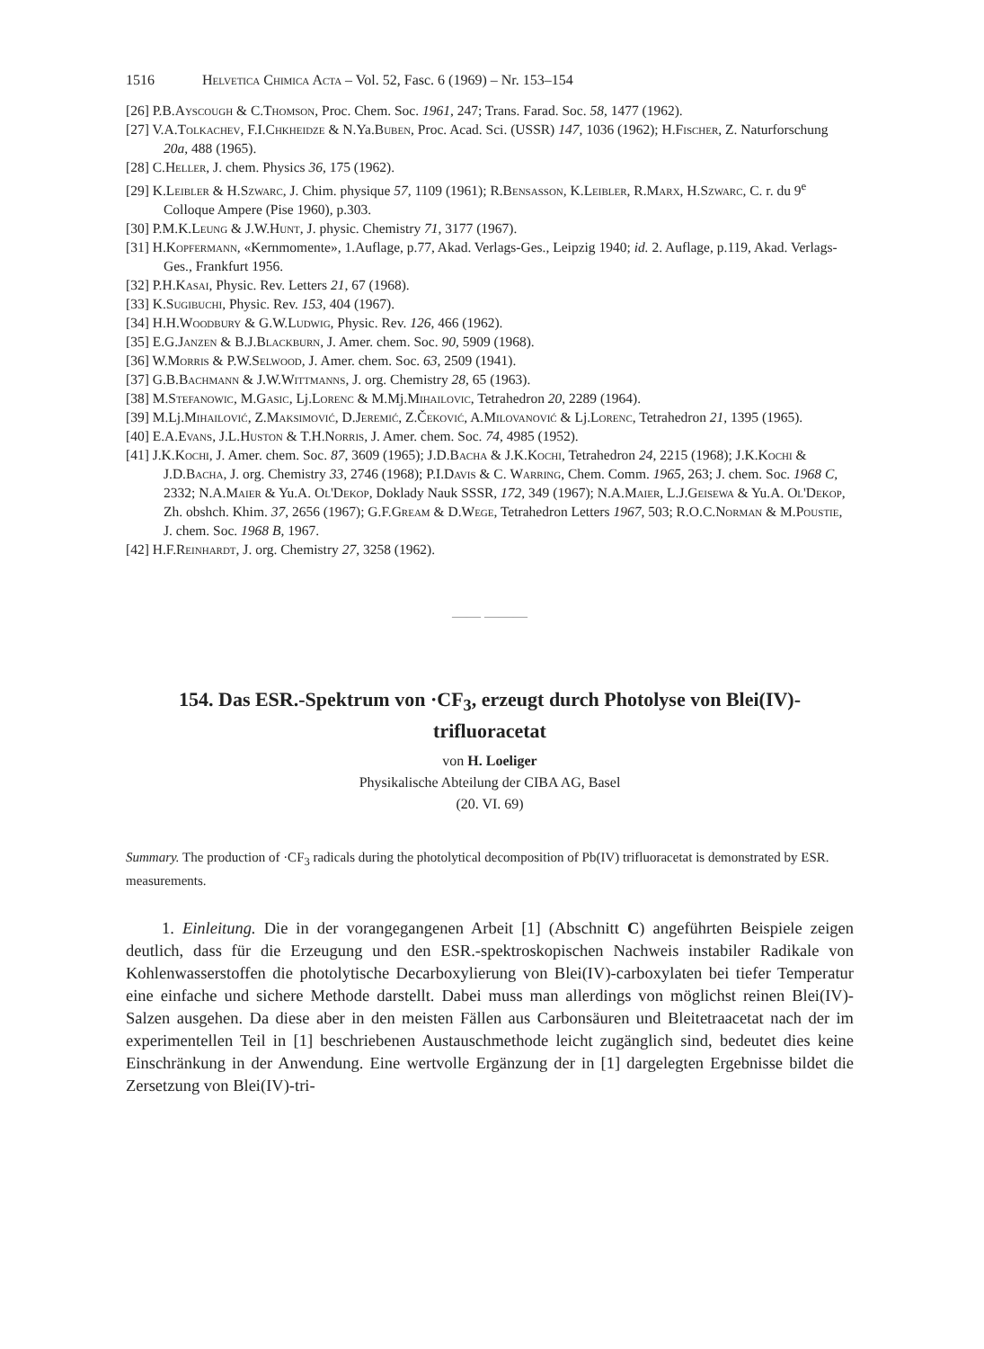1516 Helvetica Chimica Acta – Vol. 52, Fasc. 6 (1969) – Nr. 153–154
[26] P.B.Ayscough & C.Thomson, Proc. Chem. Soc. 1961, 247; Trans. Farad. Soc. 58, 1477 (1962).
[27] V.A.Tolkachev, F.I.Chkheidze & N.Ya.Buben, Proc. Acad. Sci. (USSR) 147, 1036 (1962); H.Fischer, Z. Naturforschung 20a, 488 (1965).
[28] C.Heller, J. chem. Physics 36, 175 (1962).
[29] K.Leibler & H.Szwarc, J. Chim. physique 57, 1109 (1961); R.Bensasson, K.Leibler, R.Marx, H.Szwarc, C. r. du 9<sup>e</sup> Colloque Ampere (Pise 1960), p.303.
[30] P.M.K.Leung & J.W.Hunt, J. physic. Chemistry 71, 3177 (1967).
[31] H.Kopfermann, «Kernmomente», 1.Auflage, p.77, Akad. Verlags-Ges., Leipzig 1940; id. 2. Auflage, p.119, Akad. Verlags-Ges., Frankfurt 1956.
[32] P.H.Kasai, Physic. Rev. Letters 21, 67 (1968).
[33] K.Sugibuchi, Physic. Rev. 153, 404 (1967).
[34] H.H.Woodbury & G.W.Ludwig, Physic. Rev. 126, 466 (1962).
[35] E.G.Janzen & B.J.Blackburn, J. Amer. chem. Soc. 90, 5909 (1968).
[36] W.Morris & P.W.Selwood, J. Amer. chem. Soc. 63, 2509 (1941).
[37] G.B.Bachmann & J.W.Wittmanns, J. org. Chemistry 28, 65 (1963).
[38] M.Stefanowic, M.Gasic, Lj.Lorenc & M.Mj.Mihailovic, Tetrahedron 20, 2289 (1964).
[39] M.Lj.Mihailović, Z.Maksimović, D.Jeremić, Z.Čeković, A.Milovanović & Lj.Lorenc, Tetrahedron 21, 1395 (1965).
[40] E.A.Evans, J.L.Huston & T.H.Norris, J. Amer. chem. Soc. 74, 4985 (1952).
[41] J.K.Kochi, J. Amer. chem. Soc. 87, 3609 (1965); J.D.Bacha & J.K.Kochi, Tetrahedron 24, 2215 (1968); J.K.Kochi & J.D.Bacha, J. org. Chemistry 33, 2746 (1968); P.I.Davis & C. Warring, Chem. Comm. 1965, 263; J. chem. Soc. 1968 C, 2332; N.A.Maier & Yu.A. Ol'Dekop, Doklady Nauk SSSR, 172, 349 (1967); N.A.Maier, L.J.Geisewa & Yu.A. Ol'Dekop, Zh. obshch. Khim. 37, 2656 (1967); G.F.Gream & D.Wege, Tetrahedron Letters 1967, 503; R.O.C.Norman & M.Poustie, J. chem. Soc. 1968 B, 1967.
[42] H.F.Reinhardt, J. org. Chemistry 27, 3258 (1962).
—— ———
154. Das ESR.-Spektrum von ·CF<sub>3</sub>, erzeugt durch Photolyse von Blei(IV)-trifluoracetat
von H. Loeliger
Physikalische Abteilung der CIBA AG, Basel
(20. VI. 69)
Summary. The production of ·CF<sub>3</sub> radicals during the photolytical decomposition of Pb(IV) trifluoracetat is demonstrated by ESR. measurements.
1. Einleitung. Die in der vorangegangenen Arbeit [1] (Abschnitt C) angeführten Beispiele zeigen deutlich, dass für die Erzeugung und den ESR.-spektroskopischen Nachweis instabiler Radikale von Kohlenwasserstoffen die photolytische Decarboxylierung von Blei(IV)-carboxylaten bei tiefer Temperatur eine einfache und sichere Methode darstellt. Dabei muss man allerdings von möglichst reinen Blei(IV)-Salzen ausgehen. Da diese aber in den meisten Fällen aus Carbonsäuren und Bleitetraacetat nach der im experimentellen Teil in [1] beschriebenen Austauschmethode leicht zugänglich sind, bedeutet dies keine Einschränkung in der Anwendung. Eine wertvolle Ergänzung der in [1] dargelegten Ergebnisse bildet die Zersetzung von Blei(IV)-tri-